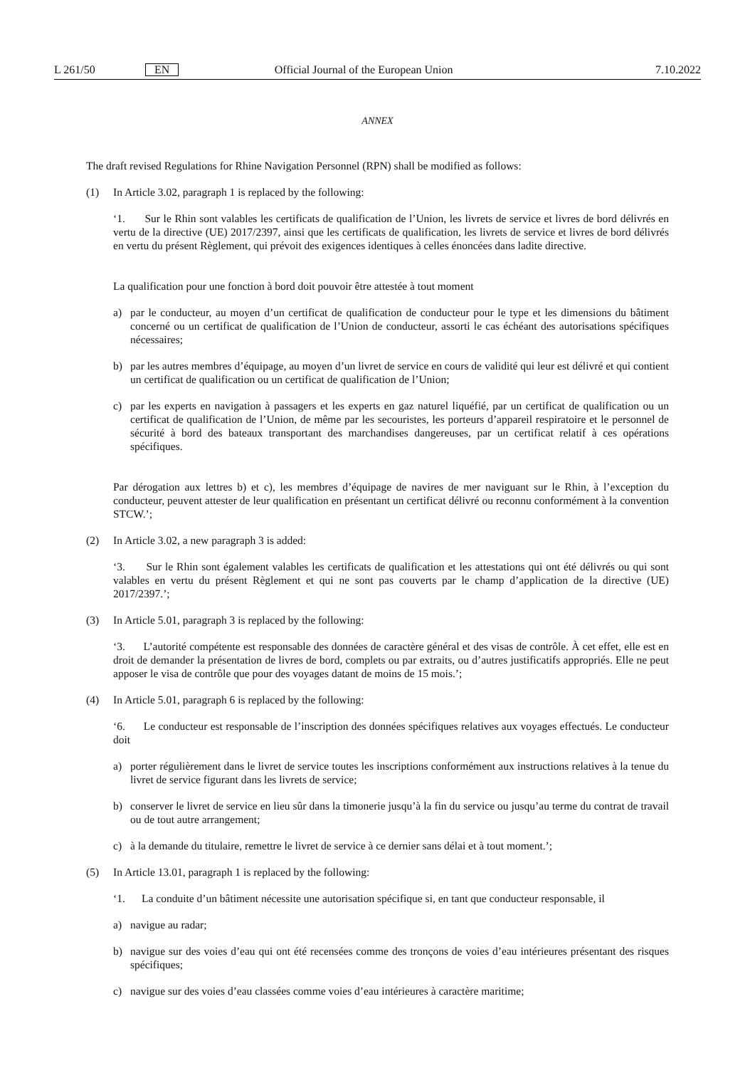L 261/50 EN Official Journal of the European Union 7.10.2022
ANNEX
The draft revised Regulations for Rhine Navigation Personnel (RPN) shall be modified as follows:
(1) In Article 3.02, paragraph 1 is replaced by the following:
‘1. Sur le Rhin sont valables les certificats de qualification de l’Union, les livrets de service et livres de bord délivrés en vertu de la directive (UE) 2017/2397, ainsi que les certificats de qualification, les livrets de service et livres de bord délivrés en vertu du présent Règlement, qui prévoit des exigences identiques à celles énoncées dans ladite directive.
La qualification pour une fonction à bord doit pouvoir être attestée à tout moment
a) par le conducteur, au moyen d’un certificat de qualification de conducteur pour le type et les dimensions du bâtiment concerné ou un certificat de qualification de l’Union de conducteur, assorti le cas échéant des autorisations spécifiques nécessaires;
b) par les autres membres d’équipage, au moyen d’un livret de service en cours de validité qui leur est délivré et qui contient un certificat de qualification ou un certificat de qualification de l’Union;
c) par les experts en navigation à passagers et les experts en gaz naturel liquéfié, par un certificat de qualification ou un certificat de qualification de l’Union, de même par les secouristes, les porteurs d’appareil respiratoire et le personnel de sécurité à bord des bateaux transportant des marchandises dangereuses, par un certificat relatif à ces opérations spécifiques.
Par dérogation aux lettres b) et c), les membres d’équipage de navires de mer naviguant sur le Rhin, à l’exception du conducteur, peuvent attester de leur qualification en présentant un certificat délivré ou reconnu conformément à la convention STCW.’;
(2) In Article 3.02, a new paragraph 3 is added:
‘3. Sur le Rhin sont également valables les certificats de qualification et les attestations qui ont été délivrés ou qui sont valables en vertu du présent Règlement et qui ne sont pas couverts par le champ d’application de la directive (UE) 2017/2397.’;
(3) In Article 5.01, paragraph 3 is replaced by the following:
‘3. L’autorité compétente est responsable des données de caractère général et des visas de contrôle. À cet effet, elle est en droit de demander la présentation de livres de bord, complets ou par extraits, ou d’autres justificatifs appropriés. Elle ne peut apposer le visa de contrôle que pour des voyages datant de moins de 15 mois.’;
(4) In Article 5.01, paragraph 6 is replaced by the following:
‘6. Le conducteur est responsable de l’inscription des données spécifiques relatives aux voyages effectués. Le conducteur doit
a) porter régulièrement dans le livret de service toutes les inscriptions conformément aux instructions relatives à la tenue du livret de service figurant dans les livrets de service;
b) conserver le livret de service en lieu sûr dans la timonerie jusqu’à la fin du service ou jusqu’au terme du contrat de travail ou de tout autre arrangement;
c) à la demande du titulaire, remettre le livret de service à ce dernier sans délai et à tout moment.’;
(5) In Article 13.01, paragraph 1 is replaced by the following:
‘1. La conduite d’un bâtiment nécessite une autorisation spécifique si, en tant que conducteur responsable, il
a) navigue au radar;
b) navigue sur des voies d’eau qui ont été recensées comme des tronçons de voies d’eau intérieures présentant des risques spécifiques;
c) navigue sur des voies d’eau classées comme voies d’eau intérieures à caractère maritime;